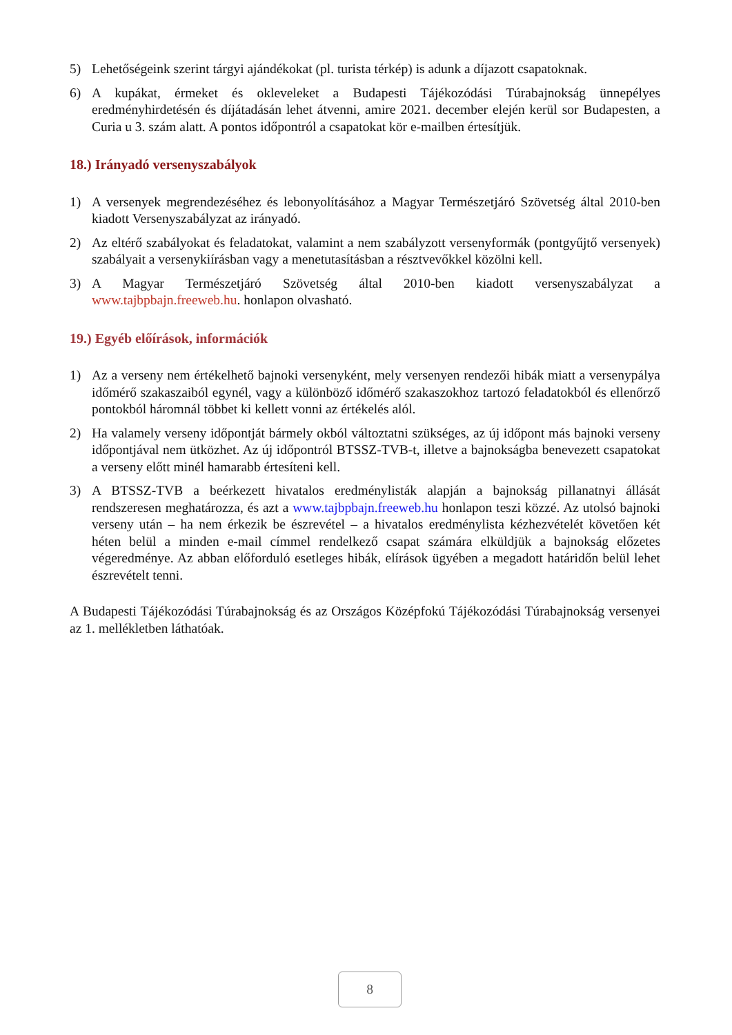5) Lehetőségeink szerint tárgyi ajándékokat (pl. turista térkép) is adunk a díjazott csapatoknak.
6) A kupákat, érmeket és okleveleket a Budapesti Tájékozódási Túrabajnokság ünnepélyes eredményhirdetésén és díjátadásán lehet átvenni, amire 2021. december elején kerül sor Budapesten, a Curia u 3. szám alatt. A pontos időpontról a csapatokat kör e-mailben értesítjük.
18.) Irányadó versenyszabályok
1) A versenyek megrendezéséhez és lebonyolításához a Magyar Természetjáró Szövetség által 2010-ben kiadott Versenyszabályzat az irányadó.
2) Az eltérő szabályokat és feladatokat, valamint a nem szabályzott versenyformák (pontgyűjtő versenyek) szabályait a versenykiírásban vagy a menetutasításban a résztvevőkkel közölni kell.
3) A Magyar Természetjáró Szövetség által 2010-ben kiadott versenyszabályzat a www.tajbpbajn.freeweb.hu. honlapon olvasható.
19.) Egyéb előírások, információk
1) Az a verseny nem értékelhető bajnoki versenyként, mely versenyen rendezői hibák miatt a versenypálya időmérő szakaszaiból egynél, vagy a különböző időmérő szakaszokhoz tartozó feladatokból és ellenőrző pontokból háromnál többet ki kellett vonni az értékelés alól.
2) Ha valamely verseny időpontját bármely okból változtatni szükséges, az új időpont más bajnoki verseny időpontjával nem ütközhet. Az új időpontról BTSSZ-TVB-t, illetve a bajnokságba benevezett csapatokat a verseny előtt minél hamarabb értesíteni kell.
3) A BTSSZ-TVB a beérkezett hivatalos eredménylisták alapján a bajnokság pillanatnyi állását rendszeresen meghatározza, és azt a www.tajbpbajn.freeweb.hu honlapon teszi közzé. Az utolsó bajnoki verseny után – ha nem érkezik be észrevétel – a hivatalos eredménylista kézhezvételét követően két héten belül a minden e-mail címmel rendelkező csapat számára elküldjük a bajnokság előzetes végeredménye. Az abban előforduló esetleges hibák, elírások ügyében a megadott határidőn belül lehet észrevételt tenni.
A Budapesti Tájékozódási Túrabajnokság és az Országos Középfokú Tájékozódási Túrabajnokság versenyei az 1. mellékletben láthatóak.
8